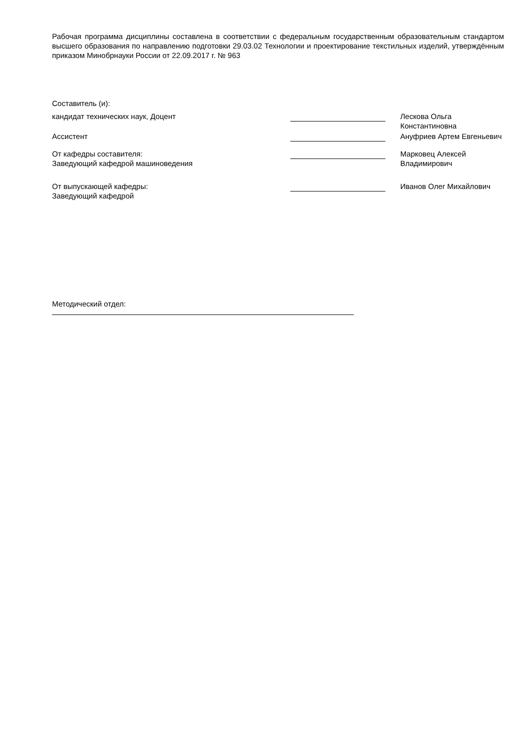Рабочая программа дисциплины составлена в соответствии с федеральным государственным образовательным стандартом высшего образования по направлению подготовки 29.03.02 Технологии и проектирование текстильных изделий, утверждённым приказом Минобрнауки России от 22.09.2017 г. № 963
Составитель (и):
кандидат технических наук, Доцент Лескова Ольга Константиновна
Ассистент Ануфриев Артем Евгеньевич
От кафедры составителя:
Заведующий кафедрой машиноведения
Марковец Алексей Владимирович
От выпускающей кафедры:
Заведующий кафедрой
Иванов Олег Михайлович
Методический отдел: